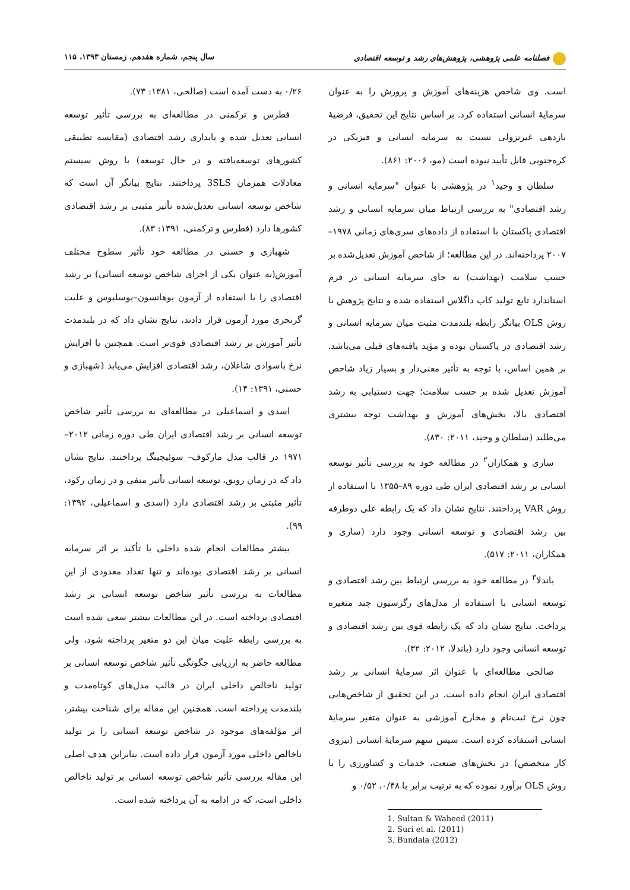فصلنامه علمی پژوهشی، پژوهش‌های رشد و توسعه اقتصادی سال پنجم، شماره هفدهم، زمستان ۱۳۹۳، ۱۱۵
است. وی شاخص هزینه‌های آموزش و پرورش را به عنوان سرمایهٔ انسانی استفاده کرد. بر اساس نتایج این تحقیق، فرضیهٔ بازدهی غیرنزولی نسبت به سرمایه انسانی و فیزیکی در کره‌جنوبی قابل تأیید نبوده است (مو، ۲۰۰۶: ۸۶۱).
سلطان و وحید<sup>۱</sup> در پژوهشی با عنوان "سرمایه انسانی و رشد اقتصادی" به بررسی ارتباط میان سرمایه انسانی و رشد اقتصادی پاکستان با استفاده از داده‌های سری‌های زمانی ۱۹۷۸–۲۰۰۷ پرداخته‌اند. در این مطالعه؛ از شاخص آموزش تعدیل‌شده بر حسب سلامت (بهداشت) به جای سرمایه انسانی در فرم استاندارد تابع تولید کاب داگلاس استفاده شده و نتایج پژوهش با روش OLS بیانگر رابطه بلندمدت مثبت میان سرمایه انسانی و رشد اقتصادی در پاکستان بوده و مؤید یافته‌های قبلی می‌باشد. بر همین اساس، با توجه به تأثیر معنی‌دار و بسیار زیاد شاخص آموزش تعدیل شده بر حسب سلامت؛ جهت دستیابی به رشد اقتصادی بالا، بخش‌های آموزش و بهداشت توجه بیشتری می‌طلبد (سلطان و وحید، ۲۰۱۱: ۸۳۰).
ساری و همکاران<sup>۲</sup> در مطالعه خود به بررسی تأثیر توسعه انسانی بر رشد اقتصادی ایران طی دوره ۸۹–۱۳۵۵ با استفاده از روش VAR پرداختند. نتایج نشان داد که یک رابطه علی دوطرفه بین رشد اقتصادی و توسعه انسانی وجود دارد (ساری و همکاران، ۲۰۱۱: ۵۱۷).
باندلا<sup>۳</sup> در مطالعه خود به بررسی ارتباط بین رشد اقتصادی و توسعه انسانی با استفاده از مدل‌های رگرسیون چند متغیره پرداخت. نتایج نشان داد که یک رابطه قوی بین رشد اقتصادی و توسعه انسانی وجود دارد (باندلا، ۲۰۱۲: ۳۲).
صالحی مطالعه‌ای با عنوان اثر سرمایهٔ انسانی بر رشد اقتصادی ایران انجام داده است. در این تحقیق از شاخص‌هایی چون نرخ ثبت‌نام و مخارج آموزشی به عنوان متغیر سرمایهٔ انسانی استفاده کرده است. سپس سهم سرمایهٔ انسانی (نیروی کار متخصص) در بخش‌های صنعت، خدمات و کشاورزی را با روش OLS برآورد نموده که به ترتیب برابر با ۰/۴۸، ۰/۵۲ و
1. Sultan & Waheed (2011)
2. Suri et al. (2011)
3. Bundala (2012)
۰/۲۶ به دست آمده است (صالحی، ۱۳۸۱: ۷۳).
فطرس و ترکمنی در مطالعه‌ای به بررسی تأثیر توسعه انسانی تعدیل شده و پایداری رشد اقتصادی (مقایسه تطبیقی کشورهای توسعه‌یافته و در حال توسعه) با روش سیستم معادلات همزمان 3SLS پرداختند. نتایج بیانگر آن است که شاخص توسعه انسانی تعدیل‌شده تأثیر مثبتی بر رشد اقتصادی کشورها دارد (فطرس و ترکمنی، ۱۳۹۱: ۸۳).
شهبازی و حسنی در مطالعه خود تأثیر سطوح مختلف آموزش(به عنوان یکی از اجزای شاخص توسعه انسانی) بر رشد اقتصادی را با استفاده از آزمون یوهانسون–یوسلیوس و علیت گرنجری مورد آزمون قرار دادند، نتایج نشان داد که در بلندمدت تأثیر آموزش بر رشد اقتصادی قوی‌تر است. همچنین با افزایش نرخ باسوادی شاغلان، رشد اقتصادی افزایش می‌یابد (شهبازی و حسنی، ۱۳۹۱: ۱۴).
اسدی و اسماعیلی در مطالعه‌ای به بررسی تأثیر شاخص توسعه انسانی بر رشد اقتصادی ایران طی دوره زمانی ۲۰۱۲–۱۹۷۱ در قالب مدل مارکوف– سوئیچینگ پرداختند. نتایج نشان داد که در زمان رونق، توسعه انسانی تأثیر منفی و در زمان رکود، تأثیر مثبتی بر رشد اقتصادی دارد (اسدی و اسماعیلی، ۱۳۹۲: ۹۹).
بیشتر مطالعات انجام شده داخلی با تأکید بر اثر سرمایه انسانی بر رشد اقتصادی بوده‌اند و تنها تعداد معدودی از این مطالعات به بررسی تأثیر شاخص توسعه انسانی بر رشد اقتصادی پرداخته است. در این مطالعات بیشتر سعی شده است به بررسی رابطه علیت میان این دو متغیر پرداخته شود، ولی مطالعه حاضر به ارزیابی چگونگی تأثیر شاخص توسعه انسانی بر تولید ناخالص داخلی ایران در قالب مدل‌های کوتاه‌مدت و بلندمدت پرداخته است. همچنین این مقاله برای شناخت بیشتر، اثر مؤلفه‌های موجود در شاخص توسعه انسانی را بر تولید ناخالص داخلی مورد آزمون قرار داده است. بنابراین هدف اصلی این مقاله بررسی تأثیر شاخص توسعه انسانی بر تولید ناخالص داخلی است، که در ادامه به آن پرداخته شده است.